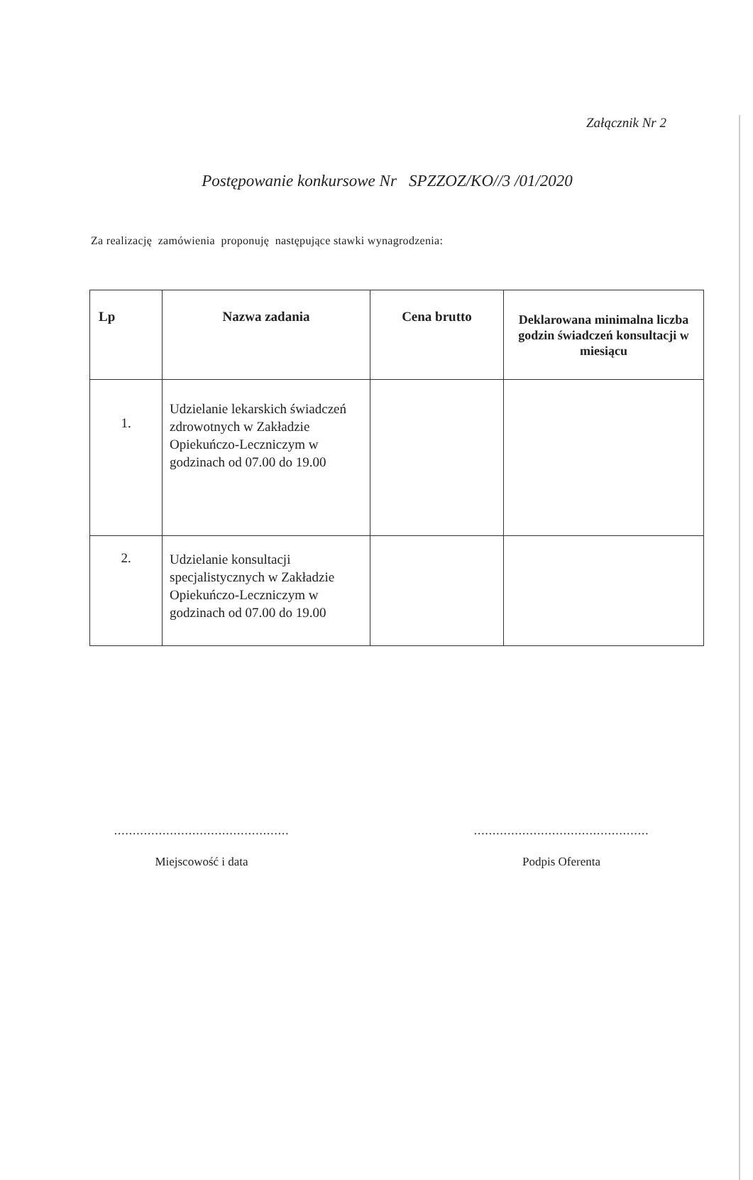Załącznik Nr 2
Postępowanie konkursowe Nr SPZZOZ/KO//3 /01/2020
Za realizację zamówienia proponuję następujące stawki wynagrodzenia:
| Lp | Nazwa zadania | Cena brutto | Deklarowana minimalna liczba godzin świadczeń konsultacji w miesiącu |
| --- | --- | --- | --- |
| 1. | Udzielanie lekarskich świadczeń zdrowotnych w Zakładzie Opiekuńczo-Leczniczym w godzinach od 07.00 do 19.00 | | |
| 2. | Udzielanie konsultacji specjalistycznych w Zakładzie Opiekuńczo-Leczniczym w godzinach od 07.00 do 19.00 | | |
...............................................
Miejscowość i data
...............................................
Podpis Oferenta